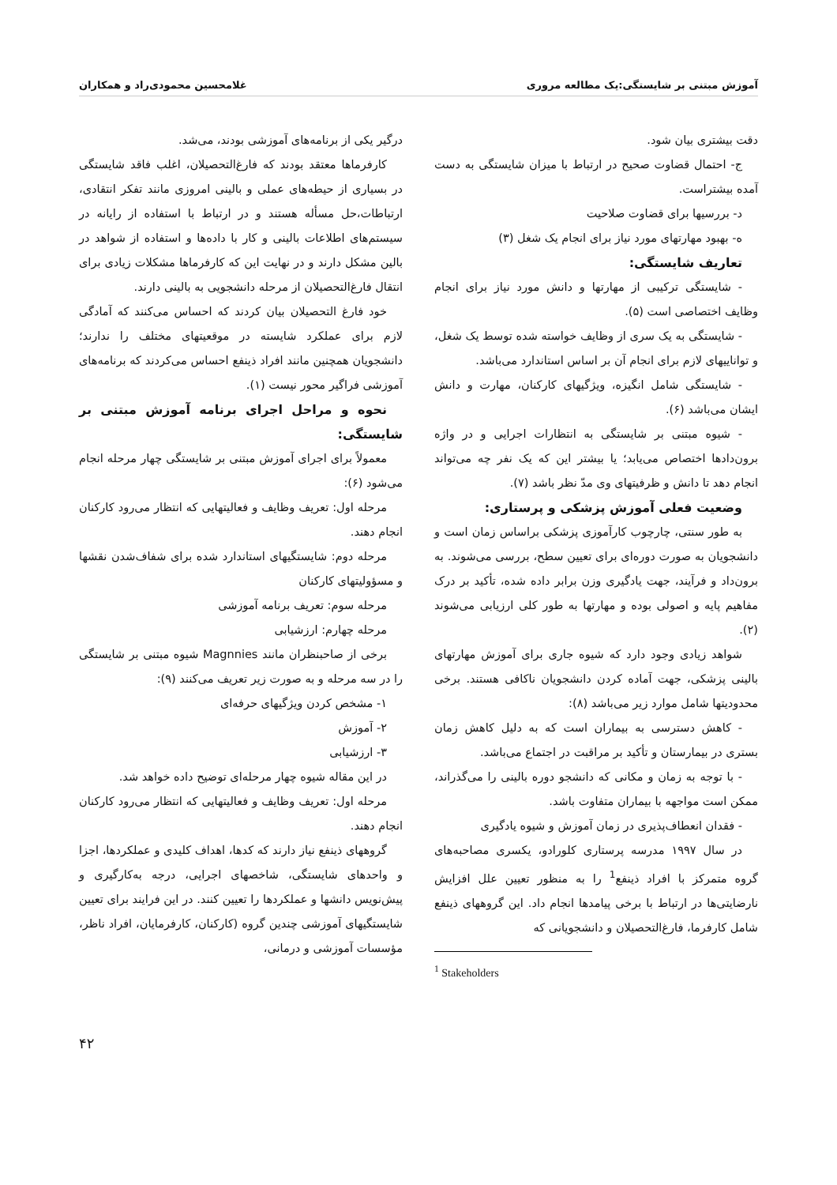آموزش مبتنی بر شایستگی:یک مطالعه مروری غلامحسین محمودی‌راد و همکاران
دقت بیشتری بیان شود.
ج- احتمال قضاوت صحیح در ارتباط با میزان شایستگی به دست آمده بیشتراست.
د- بررسیها برای قضاوت صلاحیت
ه- بهبود مهارتهای مورد نیاز برای انجام یک شغل (۳)
تعاریف شایستگی:
- شایستگی ترکیبی از مهارتها و دانش مورد نیاز برای انجام وظایف اختصاصی است (۵).
- شایستگی به یک سری از وظایف خواسته شده توسط یک شغل، و تواناییهای لازم برای انجام آن بر اساس استاندارد می‌باشد.
- شایستگی شامل انگیزه، ویژگیهای کارکنان، مهارت و دانش ایشان می‌باشد (۶).
- شیوه مبتنی بر شایستگی به انتظارات اجرایی و در واژه برون‌دادها اختصاص می‌یابد؛ یا بیشتر این که یک نفر چه می‌تواند انجام دهد تا دانش و ظرفیتهای وی مدّ نظر باشد (۷).
وضعیت فعلی آموزش پزشکی و پرستاری:
به طور سنتی، چارچوب کارآموزی پزشکی براساس زمان است و دانشجویان به صورت دوره‌ای برای تعیین سطح، بررسی می‌شوند. به برون‌داد و فرآیند، جهت یادگیری وزن برابر داده شده، تأکید بر درک مفاهیم پایه و اصولی بوده و مهارتها به طور کلی ارزیابی می‌شوند (۲).
شواهد زیادی وجود دارد که شیوه جاری برای آموزش مهارتهای بالینی پزشکی، جهت آماده کردن دانشجویان ناکافی هستند. برخی محدودیتها شامل موارد زیر می‌باشد (۸):
- کاهش دسترسی به بیماران است که به دلیل کاهش زمان بستری در بیمارستان و تأکید بر مراقبت در اجتماع می‌باشد.
- با توجه به زمان و مکانی که دانشجو دوره بالینی را می‌گذراند، ممکن است مواجهه با بیماران متفاوت باشد.
- فقدان انعطاف‌پذیری در زمان آموزش و شیوه یادگیری
در سال ۱۹۹۷ مدرسه پرستاری کلورادو، یکسری مصاحبه‌های گروه متمرکز با افراد ذینفع<sup>1</sup> را به منظور تعیین علل افزایش نارضایتی‌ها در ارتباط با برخی پیامدها انجام داد. این گروههای ذینفع شامل کارفرما، فارغ‌التحصیلان و دانشجویانی که
<sup>1</sup> Stakeholders
درگیر یکی از برنامه‌های آموزشی بودند، می‌شد.
کارفرماها معتقد بودند که فارغ‌التحصیلان، اغلب فاقد شایستگی در بسیاری از حیطه‌های عملی و بالینی امروزی مانند تفکر انتقادی، ارتباطات،حل مسأله هستند و در ارتباط با استفاده از رایانه در سیستم‌های اطلاعات بالینی و کار با داده‌ها و استفاده از شواهد در بالین مشکل دارند و در نهایت این که کارفرماها مشکلات زیادی برای انتقال فارغ‌التحصیلان از مرحله دانشجویی به بالینی دارند.
خود فارغ التحصیلان بیان کردند که احساس می‌کنند که آمادگی لازم برای عملکرد شایسته در موقعیتهای مختلف را ندارند؛ دانشجویان همچنین مانند افراد ذینفع احساس می‌کردند که برنامه‌های آموزشی فراگیر محور نیست (۱).
نحوه و مراحل اجرای برنامه آموزش مبتنی بر شایستگی:
معمولاً برای اجرای آموزش مبتنی بر شایستگی چهار مرحله انجام می‌شود (۶):
مرحله اول: تعریف وظایف و فعالیتهایی که انتظار می‌رود کارکنان انجام دهند.
مرحله دوم: شایستگیهای استاندارد شده برای شفاف‌شدن نقشها و مسؤولیتهای کارکنان
مرحله سوم: تعریف برنامه آموزشی
مرحله چهارم: ارزشیابی
برخی از صاحبنظران مانند Magnnies شیوه مبتنی بر شایستگی را در سه مرحله و به صورت زیر تعریف می‌کنند (۹):
۱- مشخص کردن ویژگیهای حرفه‌ای
۲- آموزش
۳- ارزشیابی
در این مقاله شیوه چهار مرحله‌ای توضیح داده خواهد شد.
مرحله اول: تعریف وظایف و فعالیتهایی که انتظار می‌رود کارکنان انجام دهند.
گروههای ذینفع نیاز دارند که کدها، اهداف کلیدی و عملکردها، اجزا و واحدهای شایستگی، شاخصهای اجرایی، درجه به‌کارگیری و پیش‌نویس دانشها و عملکردها را تعیین کنند. در این فرایند برای تعیین شایستگیهای آموزشی چندین گروه (کارکنان، کارفرمایان، افراد ناظر، مؤسسات آموزشی و درمانی،
۴۲